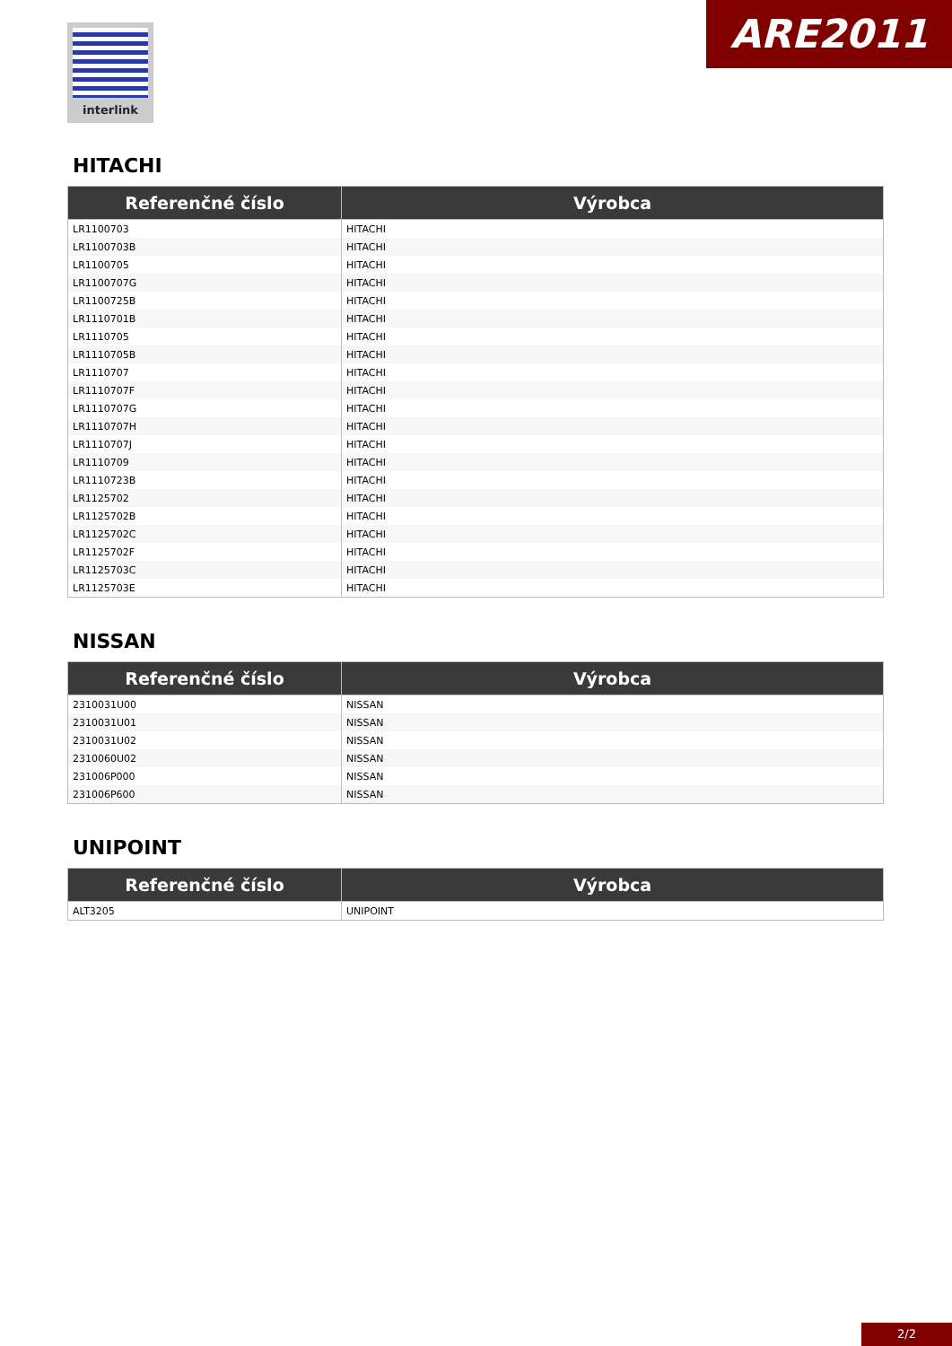interlink ARE2011
HITACHI
| Referenčné číslo | Výrobca |
| --- | --- |
| LR1100703 | HITACHI |
| LR1100703B | HITACHI |
| LR1100705 | HITACHI |
| LR1100707G | HITACHI |
| LR1100725B | HITACHI |
| LR1110701B | HITACHI |
| LR1110705 | HITACHI |
| LR1110705B | HITACHI |
| LR1110707 | HITACHI |
| LR1110707F | HITACHI |
| LR1110707G | HITACHI |
| LR1110707H | HITACHI |
| LR1110707J | HITACHI |
| LR1110709 | HITACHI |
| LR1110723B | HITACHI |
| LR1125702 | HITACHI |
| LR1125702B | HITACHI |
| LR1125702C | HITACHI |
| LR1125702F | HITACHI |
| LR1125703C | HITACHI |
| LR1125703E | HITACHI |
NISSAN
| Referenčné číslo | Výrobca |
| --- | --- |
| 2310031U00 | NISSAN |
| 2310031U01 | NISSAN |
| 2310031U02 | NISSAN |
| 2310060U02 | NISSAN |
| 231006P000 | NISSAN |
| 231006P600 | NISSAN |
UNIPOINT
| Referenčné číslo | Výrobca |
| --- | --- |
| ALT3205 | UNIPOINT |
2/2